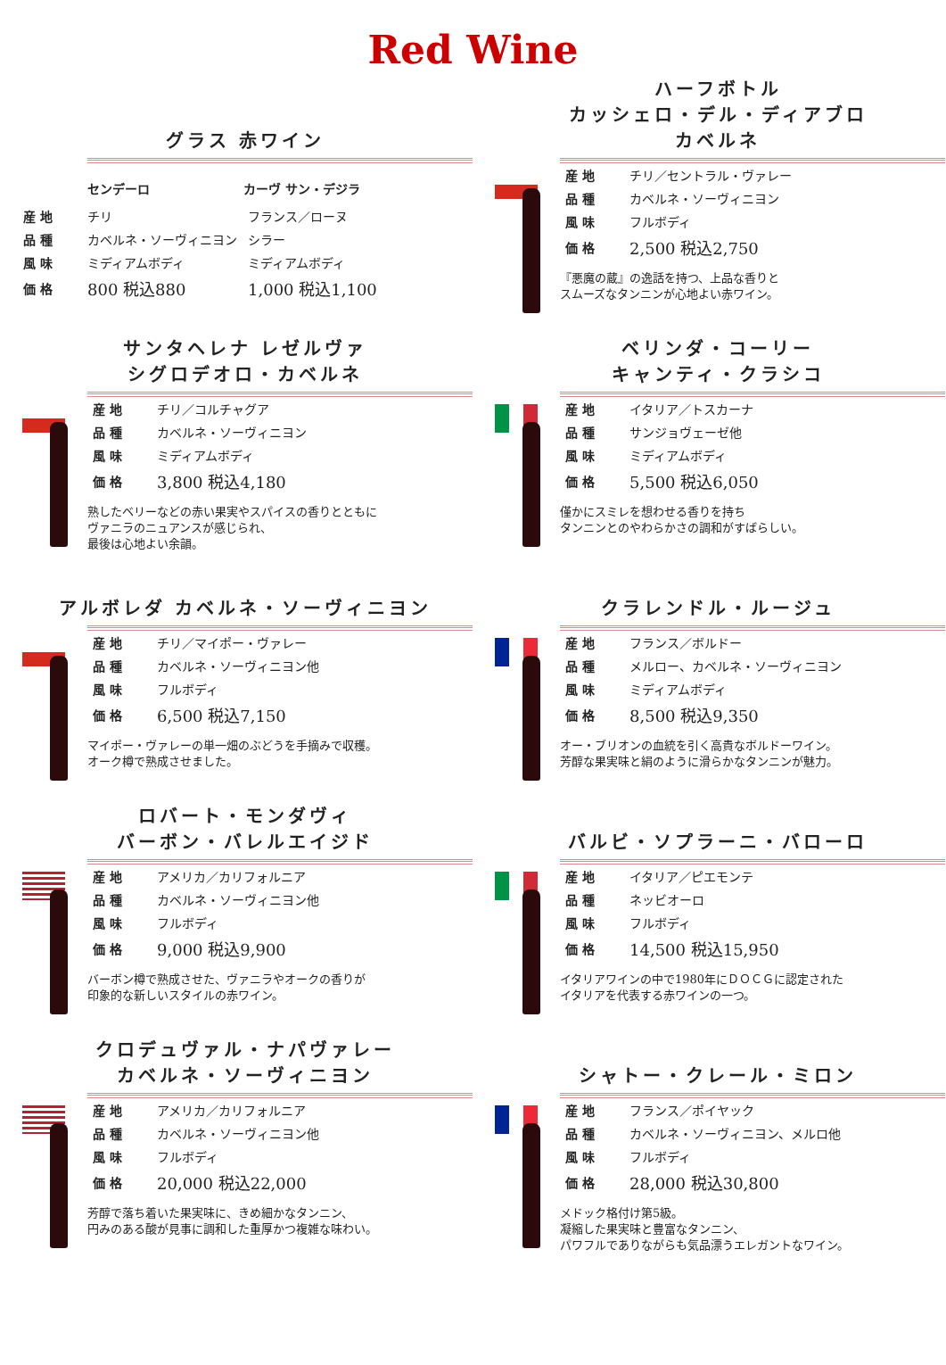Red Wine
グラス 赤ワイン
| | センデーロ | カーヴ サン・デジラ |
| --- | --- | --- |
| 産 地 | チリ | フランス／ローヌ |
| 品 種 | カベルネ・ソーヴィニヨン | シラー |
| 風 味 | ミディアムボディ | ミディアムボディ |
| 価 格 | 800 税込880 | 1,000 税込1,100 |
ハーフボトル
カッシェロ・デル・ディアブロ
カベルネ
| 産 地 | チリ／セントラル・ヴァレー |
| 品 種 | カベルネ・ソーヴィニヨン |
| 風 味 | フルボディ |
| 価 格 | 2,500 税込2,750 |
『悪魔の蔵』の逸話を持つ、上品な香りと
スムーズなタンニンが心地よい赤ワイン。
サンタヘレナ レゼルヴァ
シグロデオロ・カベルネ
| 産 地 | チリ／コルチャグア |
| 品 種 | カベルネ・ソーヴィニヨン |
| 風 味 | ミディアムボディ |
| 価 格 | 3,800 税込4,180 |
熟したベリーなどの赤い果実やスパイスの香りとともに
ヴァニラのニュアンスが感じられ、
最後は心地よい余韻。
ベリンダ・コーリー
キャンティ・クラシコ
| 産 地 | イタリア／トスカーナ |
| 品 種 | サンジョヴェーゼ他 |
| 風 味 | ミディアムボディ |
| 価 格 | 5,500 税込6,050 |
僅かにスミレを想わせる香りを持ち
タンニンとのやわらかさの調和がすばらしい。
アルボレダ カベルネ・ソーヴィニヨン
| 産 地 | チリ／マイポー・ヴァレー |
| 品 種 | カベルネ・ソーヴィニヨン他 |
| 風 味 | フルボディ |
| 価 格 | 6,500 税込7,150 |
マイポー・ヴァレーの単一畑のぶどうを手摘みで収穫。
オーク樽で熟成させました。
クラレンドル・ルージュ
| 産 地 | フランス／ボルドー |
| 品 種 | メルロー、カベルネ・ソーヴィニヨン |
| 風 味 | ミディアムボディ |
| 価 格 | 8,500 税込9,350 |
オー・ブリオンの血統を引く高貴なボルドーワイン。
芳醇な果実味と絹のように滑らかなタンニンが魅力。
ロバート・モンダヴィ
バーボン・バレルエイジド
| 産 地 | アメリカ／カリフォルニア |
| 品 種 | カベルネ・ソーヴィニヨン他 |
| 風 味 | フルボディ |
| 価 格 | 9,000 税込9,900 |
バーボン樽で熟成させた、ヴァニラやオークの香りが
印象的な新しいスタイルの赤ワイン。
バルビ・ソプラーニ・バローロ
| 産 地 | イタリア／ピエモンテ |
| 品 種 | ネッビオーロ |
| 風 味 | フルボディ |
| 価 格 | 14,500 税込15,950 |
イタリアワインの中で1980年にＤＯＣＧに認定された
イタリアを代表する赤ワインの一つ。
クロデュヴァル・ナパヴァレー
カベルネ・ソーヴィニヨン
| 産 地 | アメリカ／カリフォルニア |
| 品 種 | カベルネ・ソーヴィニヨン他 |
| 風 味 | フルボディ |
| 価 格 | 20,000 税込22,000 |
芳醇で落ち着いた果実味に、きめ細かなタンニン、
円みのある酸が見事に調和した重厚かつ複雑な味わい。
シャトー・クレール・ミロン
| 産 地 | フランス／ポイヤック |
| 品 種 | カベルネ・ソーヴィニヨン、メルロ他 |
| 風 味 | フルボディ |
| 価 格 | 28,000 税込30,800 |
メドック格付け第5級。
凝縮した果実味と豊富なタンニン、
パワフルでありながらも気品漂うエレガントなワイン。